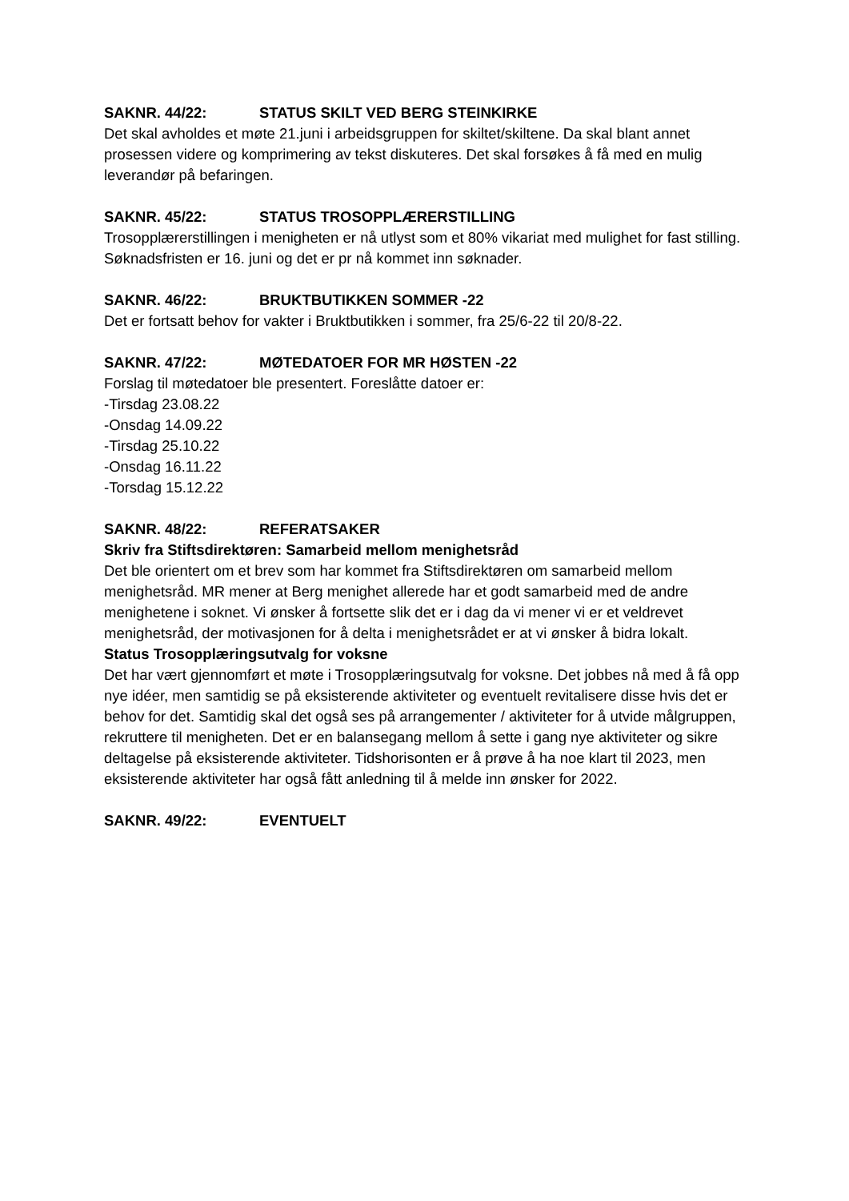SAKNR. 44/22: STATUS SKILT VED BERG STEINKIRKE
Det skal avholdes et møte 21.juni i arbeidsgruppen for skiltet/skiltene. Da skal blant annet prosessen videre og komprimering av tekst diskuteres. Det skal forsøkes å få med en mulig leverandør på befaringen.
SAKNR. 45/22: STATUS TROSOPPLÆRERSTILLING
Trosopplærerstillingen i menigheten er nå utlyst som et 80% vikariat med mulighet for fast stilling. Søknadsfristen er 16. juni og det er pr nå kommet inn søknader.
SAKNR. 46/22: BRUKTBUTIKKEN SOMMER -22
Det er fortsatt behov for vakter i Bruktbutikken i sommer, fra 25/6-22 til 20/8-22.
SAKNR. 47/22: MØTEDATOER FOR MR HØSTEN -22
Forslag til møtedatoer ble presentert. Foreslåtte datoer er:
-Tirsdag 23.08.22
-Onsdag 14.09.22
-Tirsdag 25.10.22
-Onsdag 16.11.22
-Torsdag 15.12.22
SAKNR. 48/22: REFERATSAKER
Skriv fra Stiftsdirektøren: Samarbeid mellom menighetsråd
Det ble orientert om et brev som har kommet fra Stiftsdirektøren om samarbeid mellom menighetsråd. MR mener at Berg menighet allerede har et godt samarbeid med de andre menighetene i soknet. Vi ønsker å fortsette slik det er i dag da vi mener vi er et veldrevet menighetsråd, der motivasjonen for å delta i menighetsrådet er at vi ønsker å bidra lokalt.
Status Trosopplæringsutvalg for voksne
Det har vært gjennomført et møte i Trosopplæringsutvalg for voksne. Det jobbes nå med å få opp nye idéer, men samtidig se på eksisterende aktiviteter og eventuelt revitalisere disse hvis det er behov for det. Samtidig skal det også ses på arrangementer / aktiviteter for å utvide målgruppen, rekruttere til menigheten. Det er en balansegang mellom å sette i gang nye aktiviteter og sikre deltagelse på eksisterende aktiviteter. Tidshorisonten er å prøve å ha noe klart til 2023, men eksisterende aktiviteter har også fått anledning til å melde inn ønsker for 2022.
SAKNR. 49/22: EVENTUELT